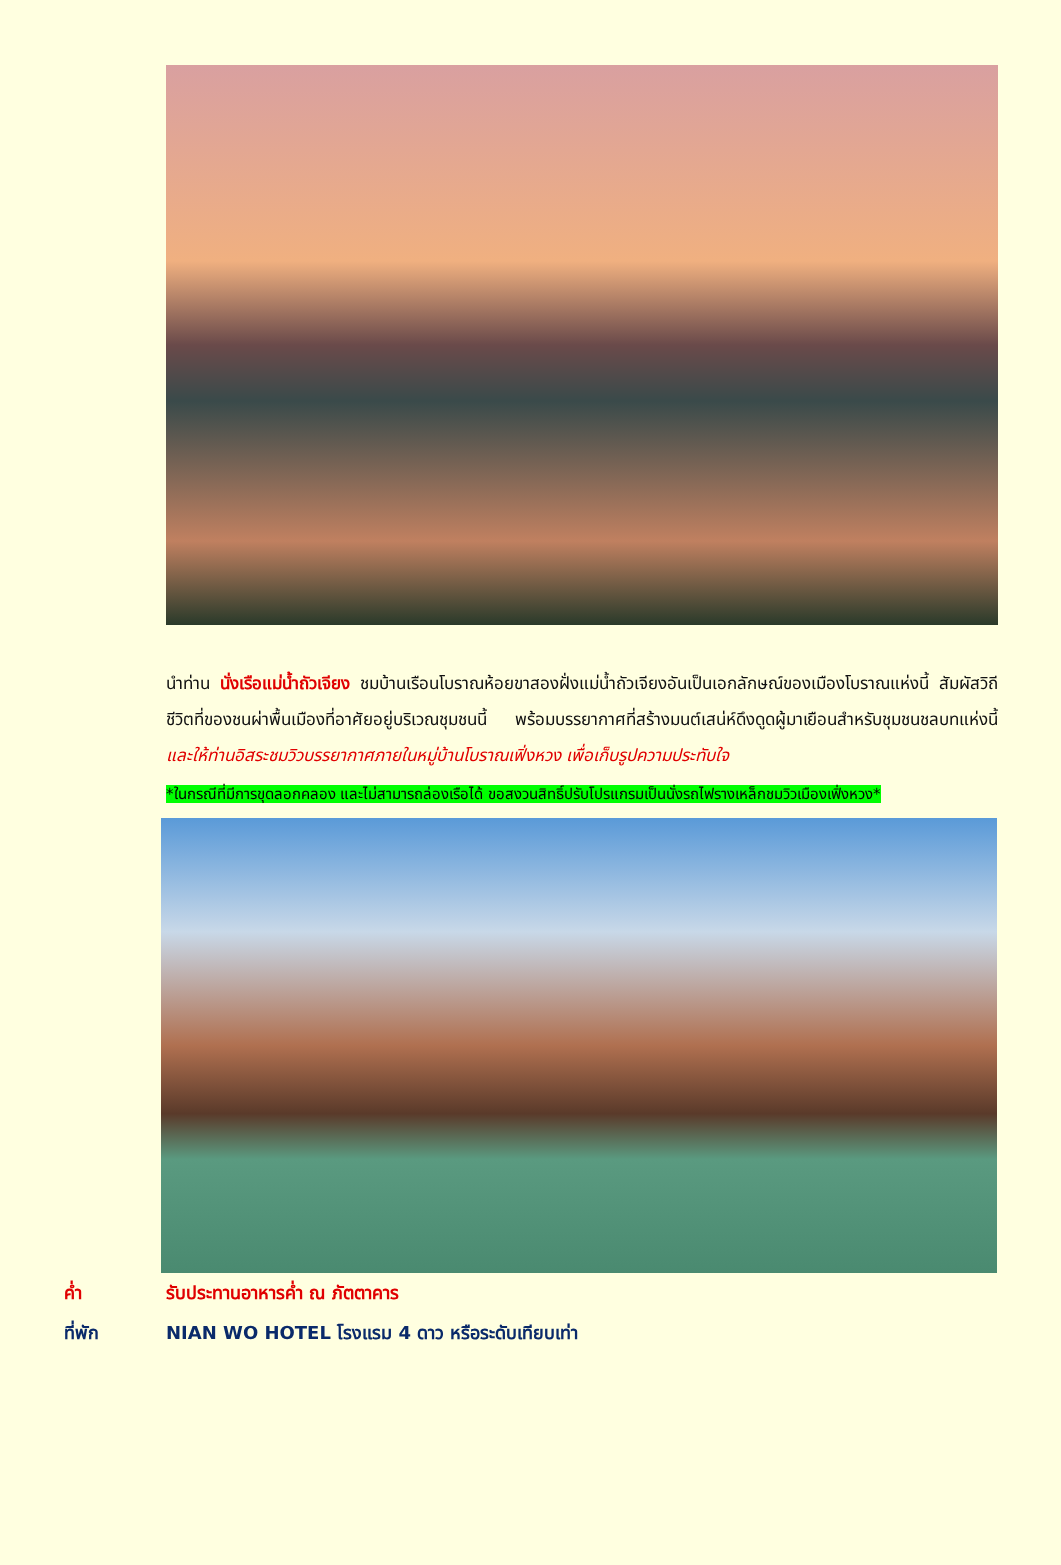นำท่าน นั่งเรือแม่น้ำถัวเจียง ชมบ้านเรือนโบราณห้อยขาสองฝั่งแม่น้ำถัวเจียงอันเป็นเอกลักษณ์ของเมืองโบราณแห่งนี้ สัมผัสวิถีชีวิตที่ของชนผ่าพื้นเมืองที่อาศัยอยู่บริเวณชุมชนนี้ พร้อมบรรยากาศที่สร้างมนต์เสน่ห์ดึงดูดผู้มาเยือนสำหรับชุมชนชลบทแห่งนี้ และให้ท่านอิสระชมวิวบรรยากาศภายในหมู่บ้านโบราณเฟิ่งหวง เพื่อเก็บรูปความประทับใจ
*ในกรณีที่มีการขุดลอกคลอง และไม่สามารถล่องเรือได้ ขอสงวนสิทธิ์ปรับโปรแกรมเป็นนั่งรถไฟรางเหล็กชมวิวเมืองเฟิ่งหวง*
ค่ำ รับประทานอาหารค่ำ ณ ภัตตาคาร
ที่พัก NIAN WO HOTEL โรงแรม 4 ดาว หรือระดับเทียบเท่า